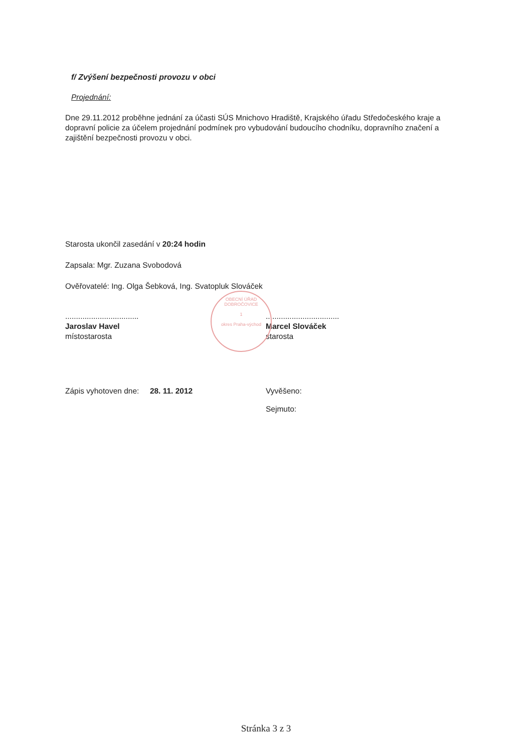f/ Zvýšení bezpečnosti provozu v obci
Projednání:
Dne 29.11.2012 proběhne jednání za účasti SÚS Mnichovo Hradiště, Krajského úřadu Středočeského kraje a dopravní policie za účelem projednání podmínek pro vybudování budoucího chodníku, dopravního značení a zajištění bezpečnosti provozu v obci.
Starosta ukončil zasedání v 20:24 hodin
Zapsala: Mgr. Zuzana Svobodová
Ověřovatelé: Ing. Olga Šebková, Ing. Svatopluk Slováček
..................................
Jaroslav Havel
místostarosta
..................................
Marcel Slováček
starosta
Zápis vyhotoven dne: 28. 11. 2012 Vyvěšeno:
Sejmuto:
OBECNÍ ÚŘAD DOBROČOVICE
1
okres Praha-východ
Stránka 3 z 3